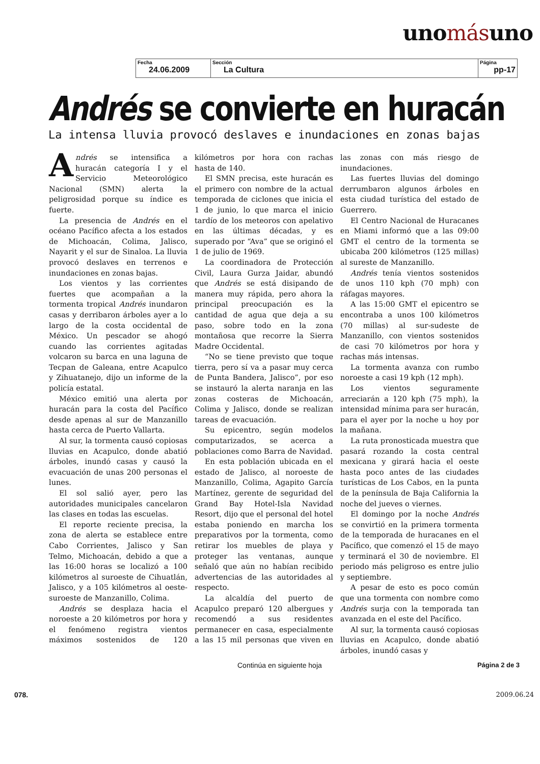unomásuno
| Fecha 24.06.2009 | Sección La Cultura | Página pp-17 |
Andrés se convierte en huracán
La intensa lluvia provocó deslaves e inundaciones en zonas bajas
Andrés se intensifica a huracán categoría I y el Servicio Meteorológico Nacional (SMN) alerta la peligrosidad porque su índice es fuerte.
La presencia de Andrés en el océano Pacífico afecta a los estados de Michoacán, Colima, Jalisco, Nayarit y el sur de Sinaloa. La lluvia provocó deslaves en terrenos e inundaciones en zonas bajas.
Los vientos y las corrientes fuertes que acompañan a la tormenta tropical Andrés inundaron casas y derribaron árboles ayer a lo largo de la costa occidental de México. Un pescador se ahogó cuando las corrientes agitadas volcaron su barca en una laguna de Tecpan de Galeana, entre Acapulco y Zihuatanejo, dijo un informe de la policía estatal.
México emitió una alerta por huracán para la costa del Pacífico desde apenas al sur de Manzanillo hasta cerca de Puerto Vallarta.
Al sur, la tormenta causó copiosas lluvias en Acapulco, donde abatió árboles, inundó casas y causó la evacuación de unas 200 personas el lunes.
El sol salió ayer, pero las autoridades municipales cancelaron las clases en todas las escuelas.
El reporte reciente precisa, la zona de alerta se establece entre Cabo Corrientes, Jalisco y San Telmo, Michoacán, debido a que a las 16:00 horas se localizó a 100 kilómetros al suroeste de Cihuatlán, Jalisco, y a 105 kilómetros al oeste-suroeste de Manzanillo, Colima.
Andrés se desplaza hacia el noroeste a 20 kilómetros por hora y el fenómeno registra vientos máximos sostenidos de 120 kilómetros por hora con rachas hasta de 140.
El SMN precisa, este huracán es el primero con nombre de la actual temporada de ciclones que inicia el 1 de junio, lo que marca el inicio tardío de los meteoros con apelativo en las últimas décadas, y es superado por “Ava” que se originó el 1 de julio de 1969.
La coordinadora de Protección Civil, Laura Gurza Jaidar, abundó que Andrés se está disipando de manera muy rápida, pero ahora la principal preocupación es la cantidad de agua que deja a su paso, sobre todo en la zona montañosa que recorre la Sierra Madre Occidental.
“No se tiene previsto que toque tierra, pero sí va a pasar muy cerca de Punta Bandera, Jalisco”, por eso se instauró la alerta naranja en las zonas costeras de Michoacán, Colima y Jalisco, donde se realizan tareas de evacuación.
Su epicentro, según modelos computarizados, se acerca a poblaciones como Barra de Navidad.
En esta población ubicada en el estado de Jalisco, al noroeste de Manzanillo, Colima, Agapito García Martínez, gerente de seguridad del Grand Bay Hotel-Isla Navidad Resort, dijo que el personal del hotel estaba poniendo en marcha los preparativos por la tormenta, como retirar los muebles de playa y proteger las ventanas, aunque señaló que aún no habían recibido advertencias de las autoridades al respecto.
La alcaldía del puerto de Acapulco preparó 120 albergues y recomendó a sus residentes permanecer en casa, especialmente a las 15 mil personas que viven en las zonas con más riesgo de inundaciones.
Las fuertes lluvias del domingo derrumbaron algunos árboles en esta ciudad turística del estado de Guerrero.
El Centro Nacional de Huracanes en Miami informó que a las 09:00 GMT el centro de la tormenta se ubicaba 200 kilómetros (125 millas) al sureste de Manzanillo.
Andrés tenía vientos sostenidos de unos 110 kph (70 mph) con ráfagas mayores.
A las 15:00 GMT el epicentro se encontraba a unos 100 kilómetros (70 millas) al sur-sudeste de Manzanillo, con vientos sostenidos de casi 70 kilómetros por hora y rachas más intensas.
La tormenta avanza con rumbo noroeste a casi 19 kph (12 mph).
Los vientos seguramente arreciarán a 120 kph (75 mph), la intensidad mínima para ser huracán, para el ayer por la noche u hoy por la mañana.
La ruta pronosticada muestra que pasará rozando la costa central mexicana y girará hacia el oeste hasta poco antes de las ciudades turísticas de Los Cabos, en la punta de la península de Baja California la noche del jueves o viernes.
El domingo por la noche Andrés se convirtió en la primera tormenta de la temporada de huracanes en el Pacífico, que comenzó el 15 de mayo y terminará el 30 de noviembre. El periodo más peligroso es entre julio y septiembre.
A pesar de esto es poco común que una tormenta con nombre como Andrés surja con la temporada tan avanzada en el este del Pacífico.
Al sur, la tormenta causó copiosas lluvias en Acapulco, donde abatió árboles, inundó casas y
Continúa en siguiente hoja Página 2 de 3
078. 2009.06.24